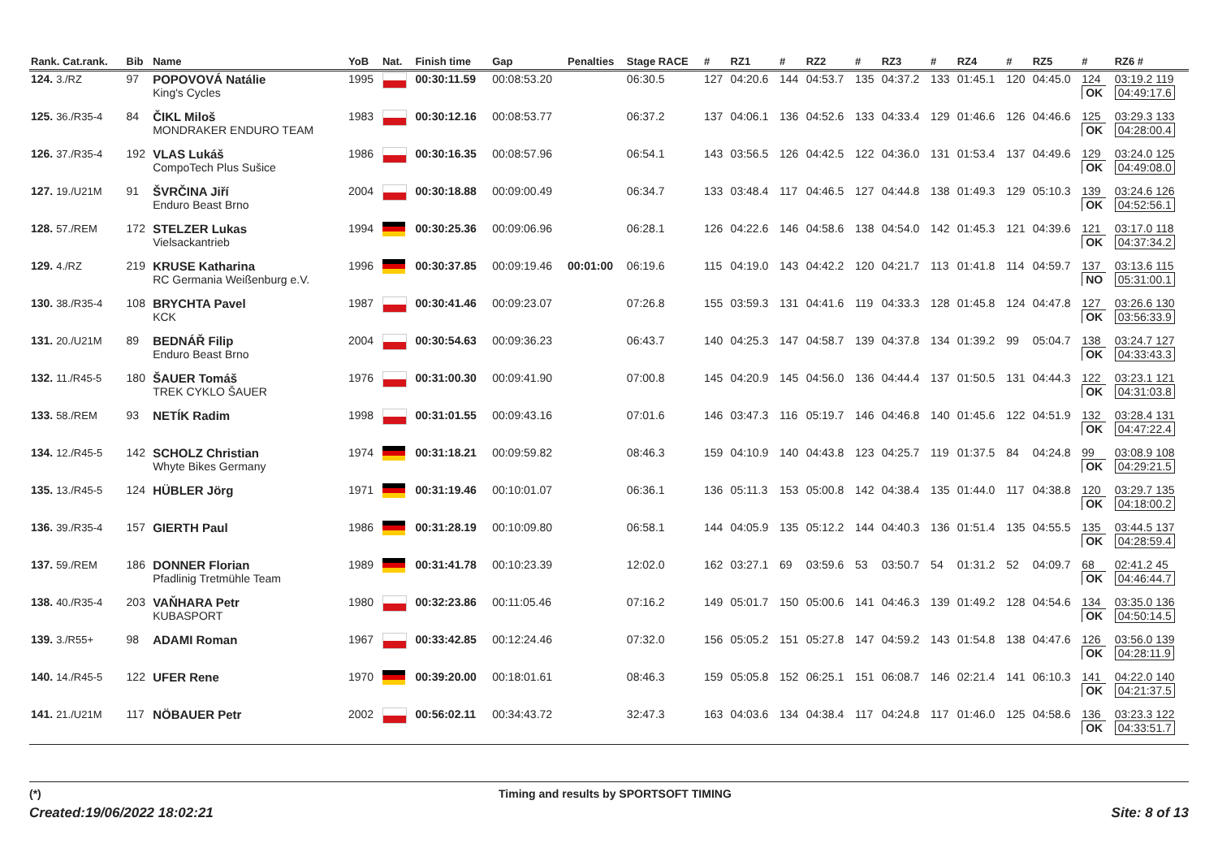| Rank. Cat.rank. | Bib | Name | YoB | Nat. | Finish time | Gap | Penalties | Stage RACE | # | RZ1 | # | RZ2 | # | RZ3 | # | RZ4 | # | RZ5 | # | RZ6 # |
| --- | --- | --- | --- | --- | --- | --- | --- | --- | --- | --- | --- | --- | --- | --- | --- | --- | --- | --- | --- | --- |
| 124. 3./RZ | 97 | POPOVOVÁ Natálie King's Cycles | 1995 | | 00:30:11.59 | 00:08:53.20 | | 06:30.5 | 127 | 04:20.6 | 144 | 04:53.7 | 135 | 04:37.2 | 133 | 01:45.1 | 120 | 04:45.0 | 124 OK | 03:19.2 119 04:49:17.6 |
| 125. 36./R35-4 | 84 | ČIKL Miloš MONDRAKER ENDURO TEAM | 1983 | | 00:30:12.16 | 00:08:53.77 | | 06:37.2 | 137 | 04:06.1 | 136 | 04:52.6 | 133 | 04:33.4 | 129 | 01:46.6 | 126 | 04:46.6 | 125 OK | 03:29.3 133 04:28:00.4 |
| 126. 37./R35-4 | 192 | VLAS Lukáš CompoTech Plus Sušice | 1986 | | 00:30:16.35 | 00:08:57.96 | | 06:54.1 | 143 | 03:56.5 | 126 | 04:42.5 | 122 | 04:36.0 | 131 | 01:53.4 | 137 | 04:49.6 | 129 OK | 03:24.0 125 04:49:08.0 |
| 127. 19./U21M | 91 | ŠVRČINA Jiří Enduro Beast Brno | 2004 | | 00:30:18.88 | 00:09:00.49 | | 06:34.7 | 133 | 03:48.4 | 117 | 04:46.5 | 127 | 04:44.8 | 138 | 01:49.3 | 129 | 05:10.3 | 139 OK | 03:24.6 126 04:52:56.1 |
| 128. 57./REM | 172 | STELZER Lukas Vielsackantrieb | 1994 | | 00:30:25.36 | 00:09:06.96 | | 06:28.1 | 126 | 04:22.6 | 146 | 04:58.6 | 138 | 04:54.0 | 142 | 01:45.3 | 121 | 04:39.6 | 121 OK | 03:17.0 118 04:37:34.2 |
| 129. 4./RZ | 219 | KRUSE Katharina RC Germania Weißenburg e.V. | 1996 | | 00:30:37.85 | 00:09:19.46 | 00:01:00 | 06:19.6 | 115 | 04:19.0 | 143 | 04:42.2 | 120 | 04:21.7 | 113 | 01:41.8 | 114 | 04:59.7 | 137 NO | 03:13.6 115 05:31:00.1 |
| 130. 38./R35-4 | 108 | BRYCHTA Pavel KCK | 1987 | | 00:30:41.46 | 00:09:23.07 | | 07:26.8 | 155 | 03:59.3 | 131 | 04:41.6 | 119 | 04:33.3 | 128 | 01:45.8 | 124 | 04:47.8 | 127 OK | 03:26.6 130 03:56:33.9 |
| 131. 20./U21M | 89 | BEDNÁŘ Filip Enduro Beast Brno | 2004 | | 00:30:54.63 | 00:09:36.23 | | 06:43.7 | 140 | 04:25.3 | 147 | 04:58.7 | 139 | 04:37.8 | 134 | 01:39.2 | 99 | 05:04.7 | 138 OK | 03:24.7 127 04:33:43.3 |
| 132. 11./R45-5 | 180 | ŠAUER Tomáš TREK CYKLO ŠAUER | 1976 | | 00:31:00.30 | 00:09:41.90 | | 07:00.8 | 145 | 04:20.9 | 145 | 04:56.0 | 136 | 04:44.4 | 137 | 01:50.5 | 131 | 04:44.3 | 122 OK | 03:23.1 121 04:31:03.8 |
| 133. 58./REM | 93 | NETÍK Radim | 1998 | | 00:31:01.55 | 00:09:43.16 | | 07:01.6 | 146 | 03:47.3 | 116 | 05:19.7 | 146 | 04:46.8 | 140 | 01:45.6 | 122 | 04:51.9 | 132 OK | 03:28.4 131 04:47:22.4 |
| 134. 12./R45-5 | 142 | SCHOLZ Christian Whyte Bikes Germany | 1974 | | 00:31:18.21 | 00:09:59.82 | | 08:46.3 | 159 | 04:10.9 | 140 | 04:43.8 | 123 | 04:25.7 | 119 | 01:37.5 | 84 | 04:24.8 | 99 OK | 03:08.9 108 04:29:21.5 |
| 135. 13./R45-5 | 124 | HÜBLER Jörg | 1971 | | 00:31:19.46 | 00:10:01.07 | | 06:36.1 | 136 | 05:11.3 | 153 | 05:00.8 | 142 | 04:38.4 | 135 | 01:44.0 | 117 | 04:38.8 | 120 OK | 03:29.7 135 04:18:00.2 |
| 136. 39./R35-4 | 157 | GIERTH Paul | 1986 | | 00:31:28.19 | 00:10:09.80 | | 06:58.1 | 144 | 04:05.9 | 135 | 05:12.2 | 144 | 04:40.3 | 136 | 01:51.4 | 135 | 04:55.5 | 135 OK | 03:44.5 137 04:28:59.4 |
| 137. 59./REM | 186 | DONNER Florian Pfadlinig Tretmühle Team | 1989 | | 00:31:41.78 | 00:10:23.39 | | 12:02.0 | 162 | 03:27.1 | 69 | 03:59.6 | 53 | 03:50.7 | 54 | 01:31.2 | 52 | 04:09.7 | 68 OK | 02:41.2 45 04:46:44.7 |
| 138. 40./R35-4 | 203 | VAŇHARA Petr KUBASPORT | 1980 | | 00:32:23.86 | 00:11:05.46 | | 07:16.2 | 149 | 05:01.7 | 150 | 05:00.6 | 141 | 04:46.3 | 139 | 01:49.2 | 128 | 04:54.6 | 134 OK | 03:35.0 136 04:50:14.5 |
| 139. 3./R55+ | 98 | ADAMI Roman | 1967 | | 00:33:42.85 | 00:12:24.46 | | 07:32.0 | 156 | 05:05.2 | 151 | 05:27.8 | 147 | 04:59.2 | 143 | 01:54.8 | 138 | 04:47.6 | 126 OK | 03:56.0 139 04:28:11.9 |
| 140. 14./R45-5 | 122 | UFER Rene | 1970 | | 00:39:20.00 | 00:18:01.61 | | 08:46.3 | 159 | 05:05.8 | 152 | 06:25.1 | 151 | 06:08.7 | 146 | 02:21.4 | 141 | 06:10.3 | 141 OK | 04:22.0 140 04:21:37.5 |
| 141. 21./U21M | 117 | NÖBAUER Petr | 2002 | | 00:56:02.11 | 00:34:43.72 | | 32:47.3 | 163 | 04:03.6 | 134 | 04:38.4 | 117 | 04:24.8 | 117 | 01:46.0 | 125 | 04:58.6 | 136 OK | 03:23.3 122 04:33:51.7 |
(*) Timing and results by SPORTSOFT TIMING
Created:19/06/2022 18:02:21 Site: 8 of 13